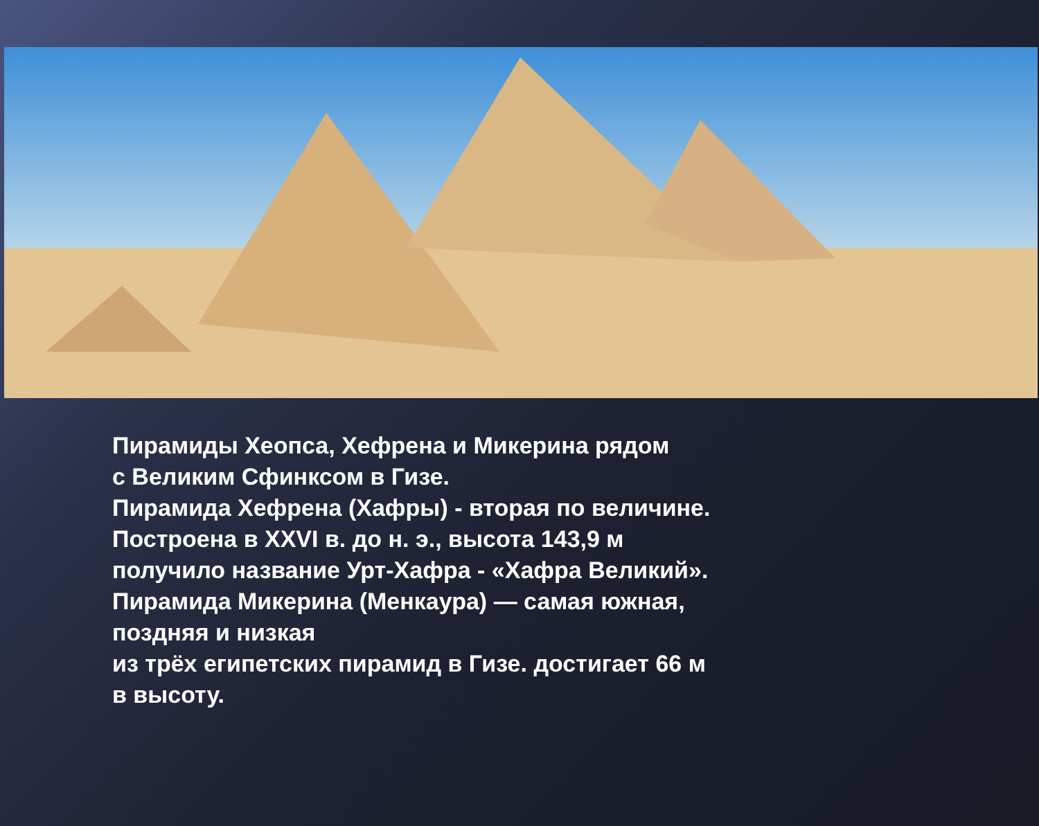Пирамиды Хеопса, Хефрена и Микерина рядом
с Великим Сфинксом в Гизе.
Пирамида Хефрена (Хафры) - вторая по величине.
Построена в XXVI в. до н. э., высота 143,9 м
получило название Урт-Хафра - «Хафра Великий».
Пирамида Микерина (Менкаура) — самая южная,
поздняя и низкая
из трёх египетских пирамид в Гизе. достигает 66 м
в высоту.